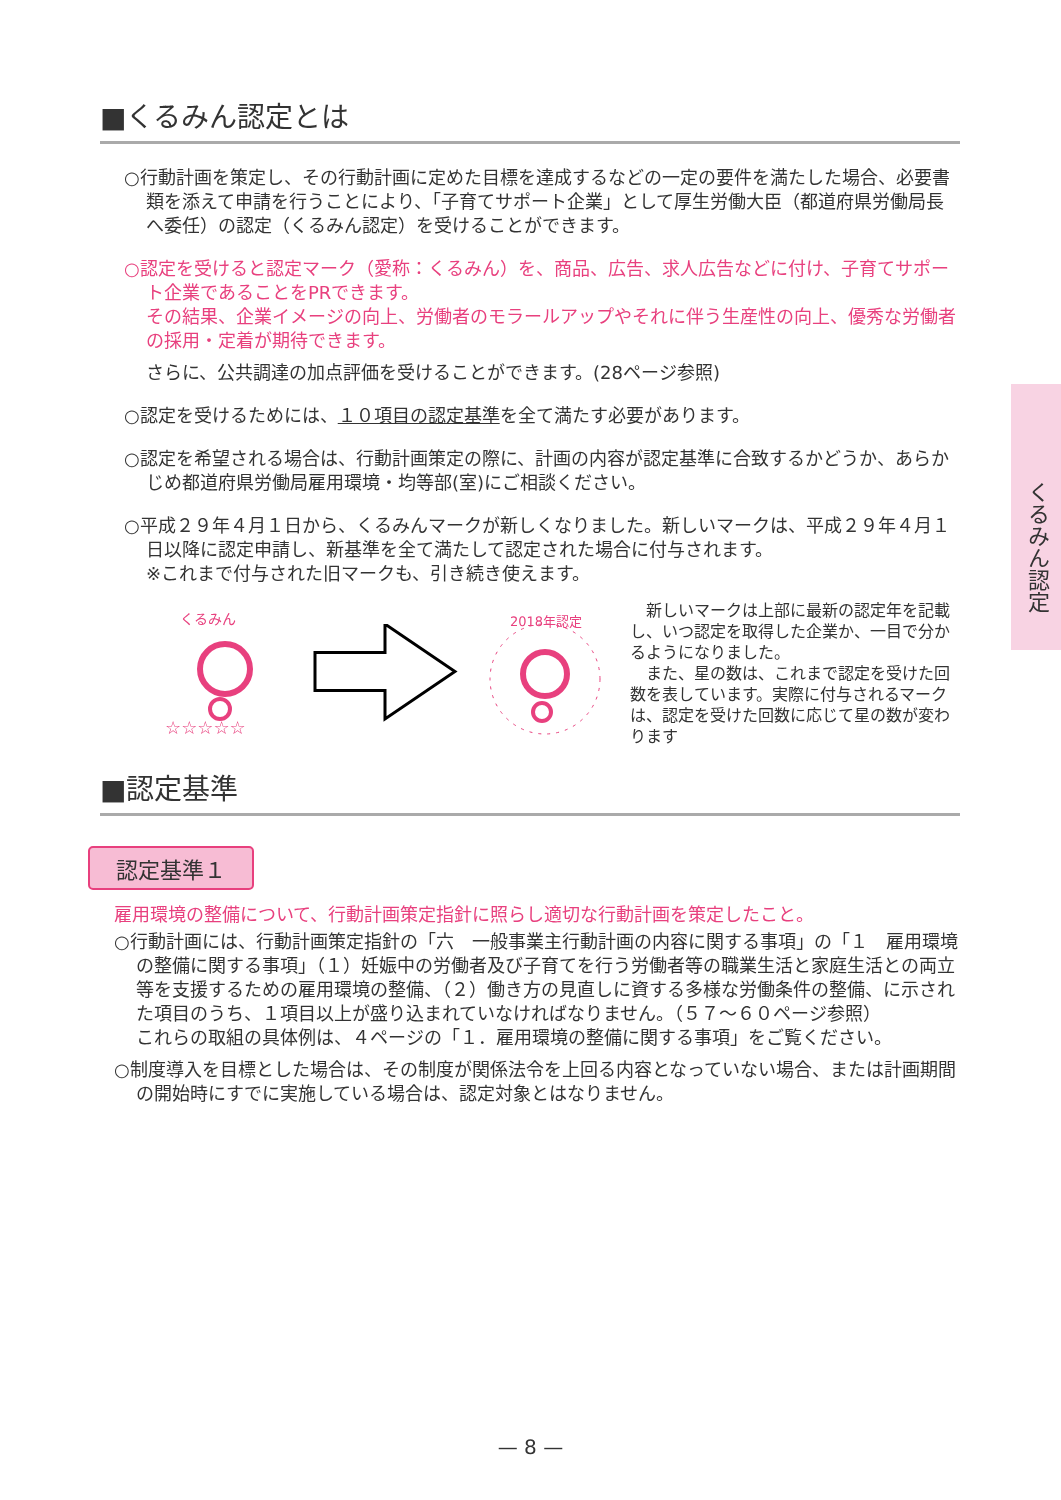くるみん認定
■くるみん認定とは
○行動計画を策定し、その行動計画に定めた目標を達成するなどの一定の要件を満たした場合、必要書類を添えて申請を行うことにより、「子育てサポート企業」として厚生労働大臣（都道府県労働局長へ委任）の認定（くるみん認定）を受けることができます。
○認定を受けると認定マーク（愛称：くるみん）を、商品、広告、求人広告などに付け、子育てサポート企業であることをPRできます。
その結果、企業イメージの向上、労働者のモラールアップやそれに伴う生産性の向上、優秀な労働者の採用・定着が期待できます。
さらに、公共調達の加点評価を受けることができます。(28ページ参照)
○認定を受けるためには、１０項目の認定基準を全て満たす必要があります。
○認定を希望される場合は、行動計画策定の際に、計画の内容が認定基準に合致するかどうか、あらかじめ都道府県労働局雇用環境・均等部(室)にご相談ください。
○平成２９年４月１日から、くるみんマークが新しくなりました。新しいマークは、平成２９年４月１日以降に認定申請し、新基準を全て満たして認定された場合に付与されます。
※これまで付与された旧マークも、引き続き使えます。
くるみん
☆☆☆☆☆
2018年認定
　新しいマークは上部に最新の認定年を記載し、いつ認定を取得した企業か、一目で分かるようになりました。
　また、星の数は、これまで認定を受けた回数を表しています。実際に付与されるマークは、認定を受けた回数に応じて星の数が変わります
■認定基準
認定基準１
雇用環境の整備について、行動計画策定指針に照らし適切な行動計画を策定したこと。
○行動計画には、行動計画策定指針の「六　一般事業主行動計画の内容に関する事項」の「１　雇用環境の整備に関する事項」（１）妊娠中の労働者及び子育てを行う労働者等の職業生活と家庭生活との両立等を支援するための雇用環境の整備、（２）働き方の見直しに資する多様な労働条件の整備、に示された項目のうち、１項目以上が盛り込まれていなければなりません。（５７～６０ページ参照）
これらの取組の具体例は、４ページの「１．雇用環境の整備に関する事項」をご覧ください。
○制度導入を目標とした場合は、その制度が関係法令を上回る内容となっていない場合、または計画期間の開始時にすでに実施している場合は、認定対象とはなりません。
— 8 —